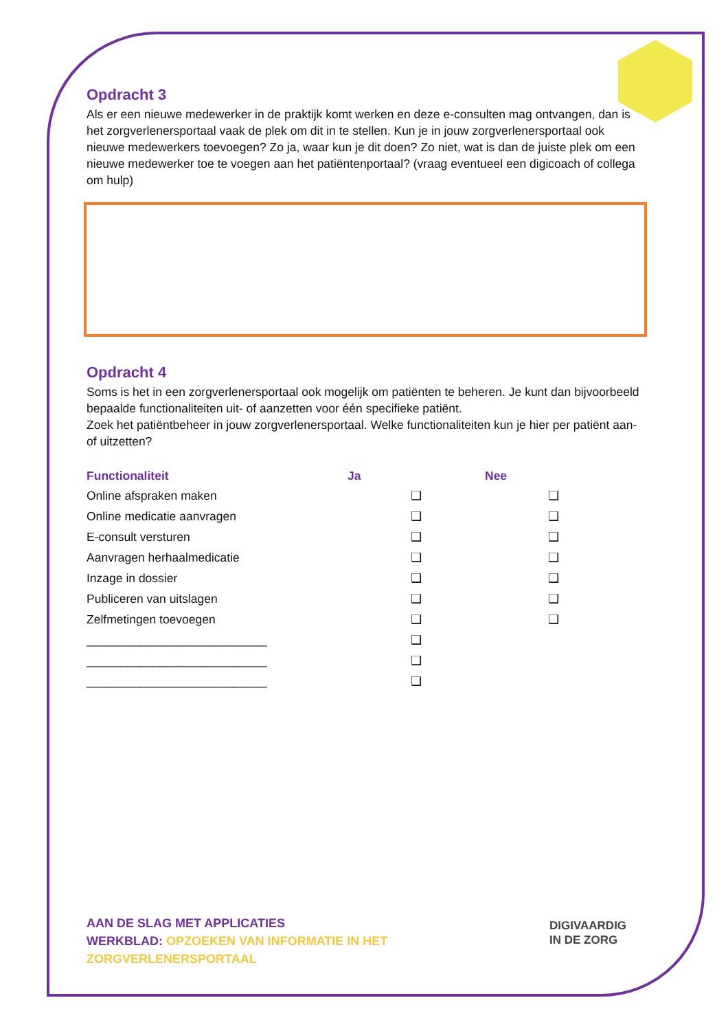Opdracht 3
Als er een nieuwe medewerker in de praktijk komt werken en deze e-consulten mag ontvangen, dan is het zorgverlenersportaal vaak de plek om dit in te stellen. Kun je in jouw zorgverlenersportaal ook nieuwe medewerkers toevoegen? Zo ja, waar kun je dit doen? Zo niet, wat is dan de juiste plek om een nieuwe medewerker toe te voegen aan het patiëntenportaal? (vraag eventueel een digicoach of collega om hulp)
Opdracht 4
Soms is het in een zorgverlenersportaal ook mogelijk om patiënten te beheren. Je kunt dan bijvoorbeeld bepaalde functionaliteiten uit- of aanzetten voor één specifieke patiënt.
Zoek het patiëntbeheer in jouw zorgverlenersportaal. Welke functionaliteiten kun je hier per patiënt aan- of uitzetten?
| Functionaliteit | Ja | Nee |
| --- | --- | --- |
| Online afspraken maken | ❑ | ❑ |
| Online medicatie aanvragen | ❑ | ❑ |
| E-consult versturen | ❑ | ❑ |
| Aanvragen herhaalmedicatie | ❑ | ❑ |
| Inzage in dossier | ❑ | ❑ |
| Publiceren van uitslagen | ❑ | ❑ |
| Zelfmetingen toevoegen | ❑ | ❑ |
| ___________________________ | ❑ | |
| ___________________________ | ❑ | |
| ___________________________ | ❑ | |
AAN DE SLAG MET APPLICATIES
WERKBLAD: OPZOEKEN VAN INFORMATIE IN HET
ZORGVERLENERSPORTAAL
DIGIVAARDIG
IN DE ZORG